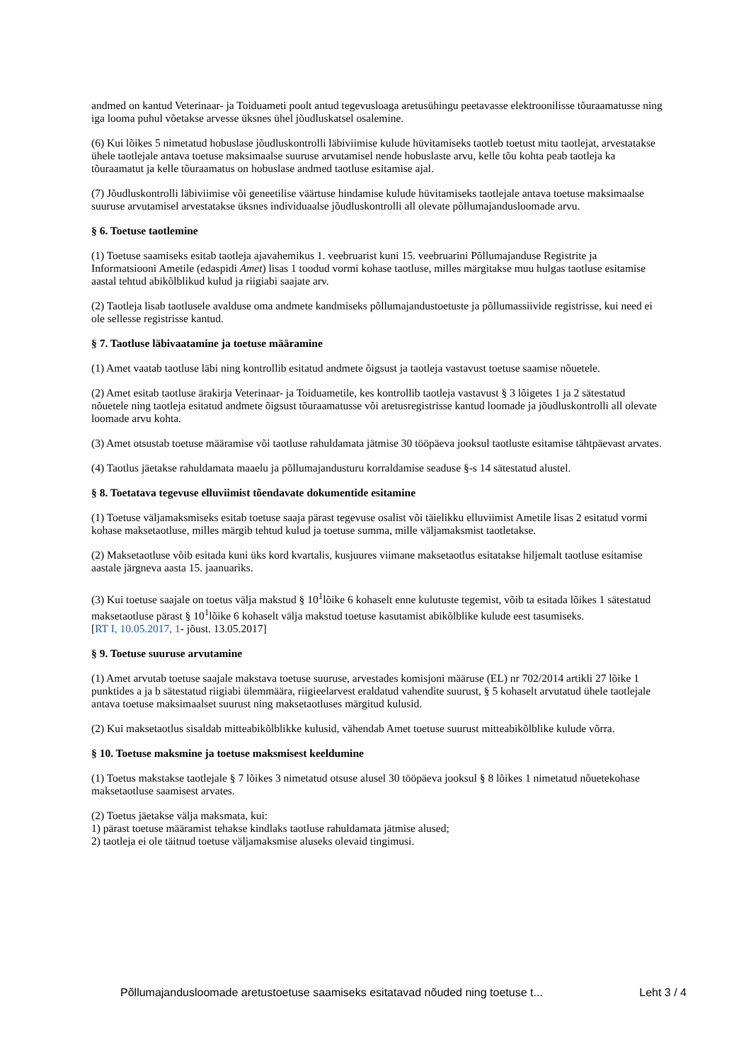andmed on kantud Veterinaar- ja Toiduameti poolt antud tegevusloaga aretusühingu peetavasse elektroonilisse tõuraamatusse ning iga looma puhul võetakse arvesse üksnes ühel jõudluskatsel osalemine.
(6) Kui lõikes 5 nimetatud hobuslase jõudluskontrolli läbiviimise kulude hüvitamiseks taotleb toetust mitu taotlejat, arvestatakse ühele taotlejale antava toetuse maksimaalse suuruse arvutamisel nende hobuslaste arvu, kelle tõu kohta peab taotleja ka tõuraamatut ja kelle tõuraamatus on hobuslase andmed taotluse esitamise ajal.
(7) Jõudluskontrolli läbiviimise või geneetilise väärtuse hindamise kulude hüvitamiseks taotlejale antava toetuse maksimaalse suuruse arvutamisel arvestatakse üksnes individuaalse jõudluskontrolli all olevate põllumajandusloomade arvu.
§ 6. Toetuse taotlemine
(1) Toetuse saamiseks esitab taotleja ajavahemikus 1. veebruarist kuni 15. veebruarini Põllumajanduse Registrite ja Informatsiooni Ametile (edaspidi Amet) lisas 1 toodud vormi kohase taotluse, milles märgitakse muu hulgas taotluse esitamise aastal tehtud abikõlblikud kulud ja riigiabi saajate arv.
(2) Taotleja lisab taotlusele avalduse oma andmete kandmiseks põllumajandustoetuste ja põllumassiivide registrisse, kui need ei ole sellesse registrisse kantud.
§ 7. Taotluse läbivaatamine ja toetuse määramine
(1) Amet vaatab taotluse läbi ning kontrollib esitatud andmete õigsust ja taotleja vastavust toetuse saamise nõuetele.
(2) Amet esitab taotluse ärakirja Veterinaar- ja Toiduametile, kes kontrollib taotleja vastavust § 3 lõigetes 1 ja 2 sätestatud nõuetele ning taotleja esitatud andmete õigsust tõuraamatusse või aretusregistrisse kantud loomade ja jõudluskontrolli all olevate loomade arvu kohta.
(3) Amet otsustab toetuse määramise või taotluse rahuldamata jätmise 30 tööpäeva jooksul taotluste esitamise tähtpäevast arvates.
(4) Taotlus jäetakse rahuldamata maaelu ja põllumajandusturu korraldamise seaduse §-s 14 sätestatud alustel.
§ 8. Toetatava tegevuse elluviimist tõendavate dokumentide esitamine
(1) Toetuse väljamaksmiseks esitab toetuse saaja pärast tegevuse osalist või täielikku elluviimist Ametile lisas 2 esitatud vormi kohase maksetaotluse, milles märgib tehtud kulud ja toetuse summa, mille väljamaksmist taotletakse.
(2) Maksetaotluse võib esitada kuni üks kord kvartalis, kusjuures viimane maksetaotlus esitatakse hiljemalt taotluse esitamise aastale järgneva aasta 15. jaanuariks.
(3) Kui toetuse saajale on toetus välja makstud § 10<sup>1</sup>lõike 6 kohaselt enne kulutuste tegemist, võib ta esitada lõikes 1 sätestatud maksetaotluse pärast § 10<sup>1</sup>lõike 6 kohaselt välja makstud toetuse kasutamist abikõlblike kulude eest tasumiseks.
[RT I, 10.05.2017, 1- jõust. 13.05.2017]
§ 9. Toetuse suuruse arvutamine
(1) Amet arvutab toetuse saajale makstava toetuse suuruse, arvestades komisjoni määruse (EL) nr 702/2014 artikli 27 lõike 1 punktides a ja b sätestatud riigiabi ülemmäära, riigieelarvest eraldatud vahendite suurust, § 5 kohaselt arvutatud ühele taotlejale antava toetuse maksimaalset suurust ning maksetaotluses märgitud kulusid.
(2) Kui maksetaotlus sisaldab mitteabikõlblikke kulusid, vähendab Amet toetuse suurust mitteabikõlblike kulude võrra.
§ 10. Toetuse maksmine ja toetuse maksmisest keeldumine
(1) Toetus makstakse taotlejale § 7 lõikes 3 nimetatud otsuse alusel 30 tööpäeva jooksul § 8 lõikes 1 nimetatud nõuetekohase maksetaotluse saamisest arvates.
(2) Toetus jäetakse välja maksmata, kui:
1) pärast toetuse määramist tehakse kindlaks taotluse rahuldamata jätmise alused;
2) taotleja ei ole täitnud toetuse väljamaksmise aluseks olevaid tingimusi.
Põllumajandusloomade aretustoetuse saamiseks esitatavad nõuded ning toetuse t... Leht 3 / 4